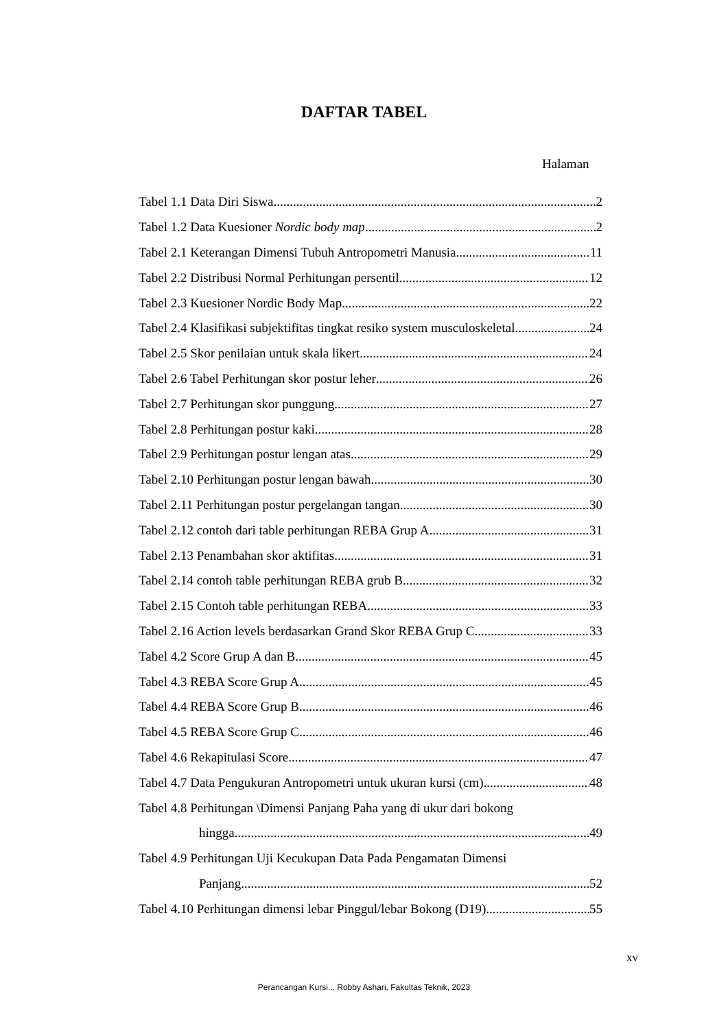DAFTAR TABEL
Halaman
Tabel 1.1 Data Diri Siswa 2
Tabel 1.2 Data Kuesioner Nordic body map 2
Tabel 2.1 Keterangan Dimensi Tubuh Antropometri Manusia 11
Tabel 2.2 Distribusi Normal Perhitungan persentil 12
Tabel 2.3 Kuesioner Nordic Body Map 22
Tabel 2.4 Klasifikasi subjektifitas tingkat resiko system musculoskeletal 24
Tabel 2.5 Skor penilaian untuk skala likert 24
Tabel 2.6 Tabel Perhitungan skor postur leher 26
Tabel 2.7 Perhitungan skor punggung 27
Tabel 2.8 Perhitungan postur kaki 28
Tabel 2.9 Perhitungan postur lengan atas 29
Tabel 2.10 Perhitungan postur lengan bawah 30
Tabel 2.11 Perhitungan postur pergelangan tangan 30
Tabel 2.12 contoh dari table perhitungan REBA Grup A 31
Tabel 2.13 Penambahan skor aktifitas 31
Tabel 2.14 contoh table perhitungan REBA grub B 32
Tabel 2.15 Contoh table perhitungan REBA 33
Tabel 2.16 Action levels berdasarkan Grand Skor REBA Grup C 33
Tabel 4.2 Score Grup A dan B 45
Tabel 4.3 REBA Score Grup A 45
Tabel 4.4 REBA Score Grup B 46
Tabel 4.5 REBA Score Grup C 46
Tabel 4.6 Rekapitulasi Score 47
Tabel 4.7 Data Pengukuran Antropometri untuk ukuran kursi (cm). 48
Tabel 4.8 Perhitungan \Dimensi Panjang Paha yang di ukur dari bokong
hingga 49
Tabel 4.9 Perhitungan Uji Kecukupan Data Pada Pengamatan Dimensi
Panjang 52
Tabel 4.10 Perhitungan dimensi lebar Pinggul/lebar Bokong (D19) 55
xv
Perancangan Kursi.., Robby Ashari, Fakultas Teknik, 2023